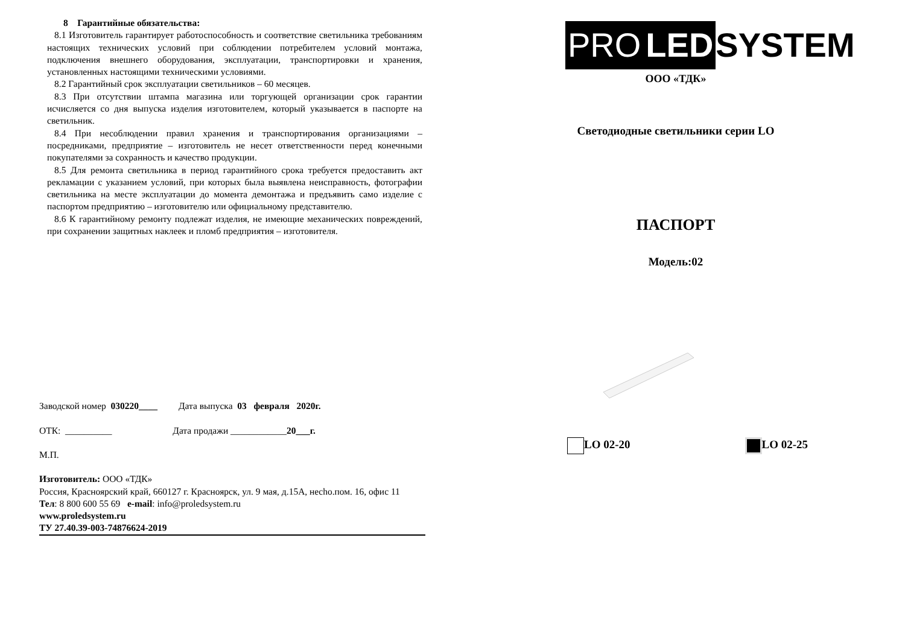8 Гарантийные обязательства:
8.1 Изготовитель гарантирует работоспособность и соответствие светильника требованиям настоящих технических условий при соблюдении потребителем условий монтажа, подключения внешнего оборудования, эксплуатации, транспортировки и хранения, установленных настоящими техническими условиями.
8.2 Гарантийный срок эксплуатации светильников – 60 месяцев.
8.3 При отсутствии штампа магазина или торгующей организации срок гарантии исчисляется со дня выпуска изделия изготовителем, который указывается в паспорте на светильник.
8.4 При несоблюдении правил хранения и транспортирования организациями – посредниками, предприятие – изготовитель не несет ответственности перед конечными покупателями за сохранность и качество продукции.
8.5 Для ремонта светильника в период гарантийного срока требуется предоставить акт рекламации с указанием условий, при которых была выявлена неисправность, фотографии светильника на месте эксплуатации до момента демонтажа и предъявить само изделие с паспортом предприятию – изготовителю или официальному представителю.
8.6 К гарантийному ремонту подлежат изделия, не имеющие механических повреждений, при сохранении защитных наклеек и пломб предприятия – изготовителя.
Заводской номер 030220____ Дата выпуска 03 февраля 2020г.
ОТК: __________ Дата продажи ____________20___г.
М.П.
Изготовитель: ООО «ТДК»
Россия, Красноярский край, 660127 г. Красноярск, ул. 9 мая, д.15А, нecho.пом. 16, офис 11
Тел: 8 800 600 55 69 e-mail: info@proledsystem.ru
www.proledsystem.ru
ТУ 27.40.39-003-74876624-2019
PRO LED SYSTEM
ООО «ТДК»
Светодиодные светильники серии LO
ПАСПОРТ
Модель:02
LO 02-20 LO 02-25